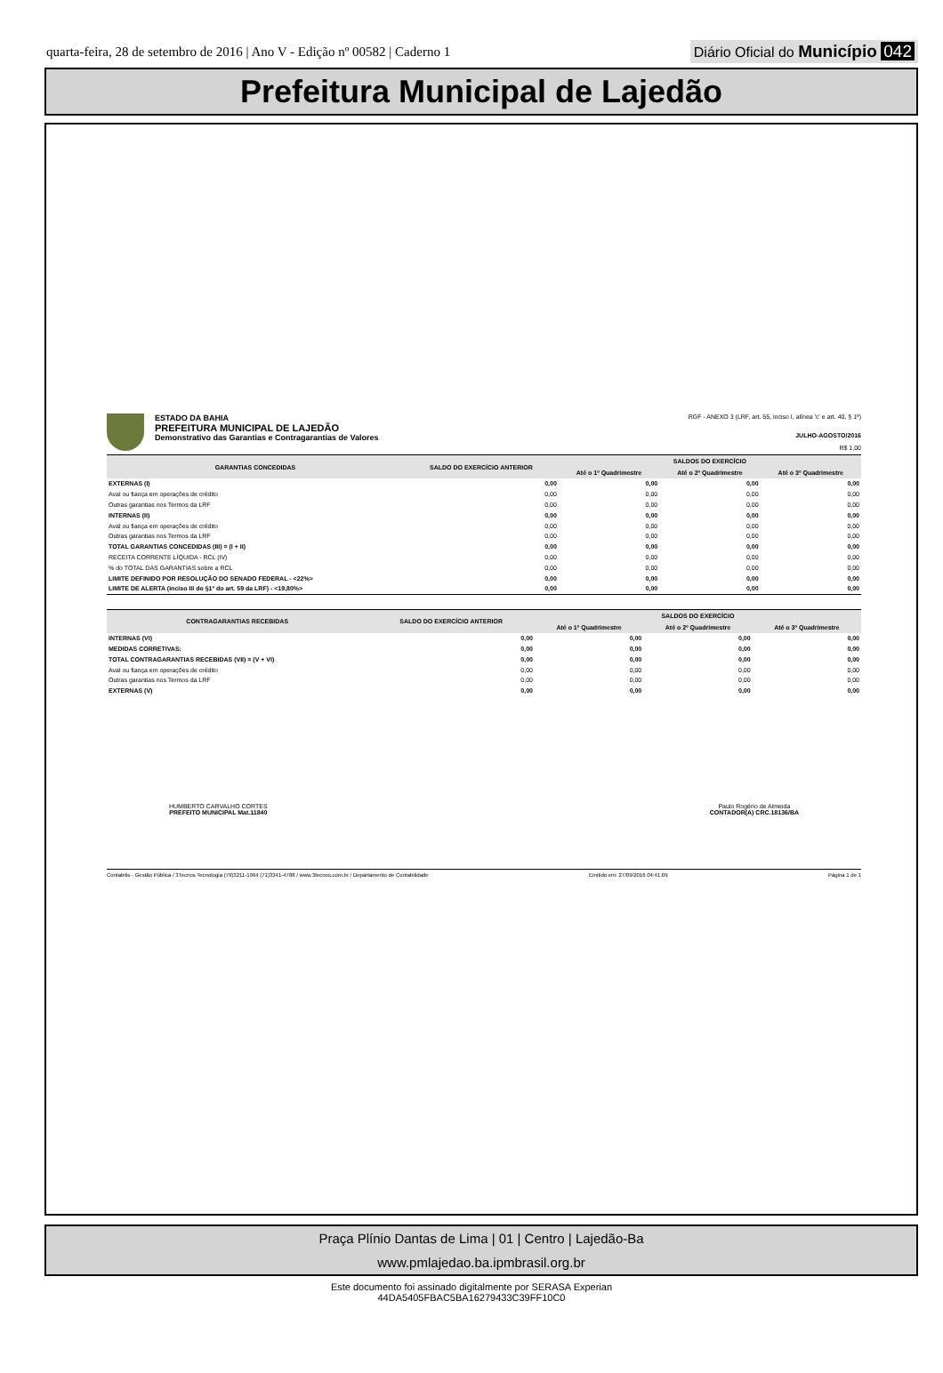quarta-feira, 28 de setembro de 2016 | Ano V - Edição nº 00582 | Caderno 1
Diário Oficial do Município 042
Prefeitura Municipal de Lajedão
ESTADO DA BAHIA
PREFEITURA MUNICIPAL DE LAJEDÃO
Demonstrativo das Garantias e Contragarantias de Valores
RGF - ANEXO 3 (LRF, art. 55, inciso I, alínea 'c' e art. 40, § 1º)
JULHO-AGOSTO/2016
R$ 1,00
| GARANTIAS CONCEDIDAS | SALDO DO EXERCÍCIO ANTERIOR | SALDOS DO EXERCÍCIO | | |
| --- | --- | --- | --- | --- |
| | | Até o 1º Quadrimestre | Até o 2º Quadrimestre | Até o 3º Quadrimestre |
| EXTERNAS (I) | 0,00 | 0,00 | 0,00 | 0,00 |
| Aval ou fiança em operações de crédito | 0,00 | 0,00 | 0,00 | 0,00 |
| Outras garantias nos Termos da LRF | 0,00 | 0,00 | 0,00 | 0,00 |
| INTERNAS (II) | 0,00 | 0,00 | 0,00 | 0,00 |
| Aval ou fiança em operações de crédito | 0,00 | 0,00 | 0,00 | 0,00 |
| Outras garantias nos Termos da LRF | 0,00 | 0,00 | 0,00 | 0,00 |
| TOTAL GARANTIAS CONCEDIDAS (III) = (I + II) | 0,00 | 0,00 | 0,00 | 0,00 |
| RECEITA CORRENTE LÍQUIDA - RCL (IV) | 0,00 | 0,00 | 0,00 | 0,00 |
| % do TOTAL DAS GARANTIAS sobre a RCL | 0,00 | 0,00 | 0,00 | 0,00 |
| LIMITE DEFINIDO POR RESOLUÇÃO DO SENADO FEDERAL - <22%> | 0,00 | 0,00 | 0,00 | 0,00 |
| LIMITE DE ALERTA (inciso III do §1º do art. 59 da LRF) - <19,80%> | 0,00 | 0,00 | 0,00 | 0,00 |
| CONTRAGARANTIAS RECEBIDAS | SALDO DO EXERCÍCIO ANTERIOR | SALDOS DO EXERCÍCIO | | |
| --- | --- | --- | --- | --- |
| | | Até o 1º Quadrimestre | Até o 2º Quadrimestre | Até o 3º Quadrimestre |
| INTERNAS (VI) | 0,00 | 0,00 | 0,00 | 0,00 |
| MEDIDAS CORRETIVAS: | 0,00 | 0,00 | 0,00 | 0,00 |
| TOTAL CONTRAGARANTIAS RECEBIDAS (VII) = (V + VI) | 0,00 | 0,00 | 0,00 | 0,00 |
| Aval ou fiança em operações de crédito | 0,00 | 0,00 | 0,00 | 0,00 |
| Outras garantias nos Termos da LRF | 0,00 | 0,00 | 0,00 | 0,00 |
| EXTERNAS (V) | 0,00 | 0,00 | 0,00 | 0,00 |
HUMBERTO CARVALHO CORTES
PREFEITO MUNICIPAL Mat.11840
Paulo Rogério de Almeida
CONTADOR(A) CRC.18136/BA
Contabilis - Gestão Pública / 3Tecnos Tecnologia (79)3211-1964 (71)3341-4788 / www.3tecnos.com.br / Departamento de Contabilidade Emitido em: 27/09/2016 04:41:09 Página 1 de 1
Praça Plínio Dantas de Lima | 01 | Centro | Lajedão-Ba
www.pmlajedao.ba.ipmbrasil.org.br
Este documento foi assinado digitalmente por SERASA Experian
44DA5405FBAC5BA16279433C39FF10C0